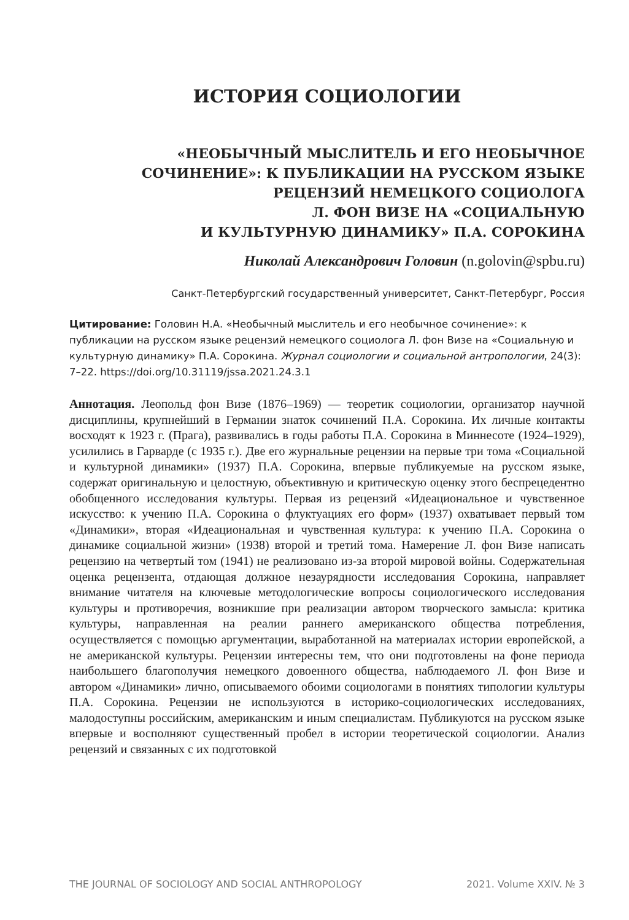ИСТОРИЯ СОЦИОЛОГИИ
«НЕОБЫЧНЫЙ МЫСЛИТЕЛЬ И ЕГО НЕОБЫЧНОЕ
СОЧИНЕНИЕ»: К ПУБЛИКАЦИИ НА РУССКОМ ЯЗЫКЕ
РЕЦЕНЗИЙ НЕМЕЦКОГО СОЦИОЛОГА
Л. ФОН ВИЗЕ НА «СОЦИАЛЬНУЮ
И КУЛЬТУРНУЮ ДИНАМИКУ» П.А. СОРОКИНА
Николай Александрович Головин (n.golovin@spbu.ru)
Санкт-Петербургский государственный университет, Санкт-Петербург, Россия
Цитирование: Головин Н.А. «Необычный мыслитель и его необычное сочинение»: к публикации на русском языке рецензий немецкого социолога Л. фон Визе на «Социальную и культурную динамику» П.А. Сорокина. Журнал социологии и социальной антропологии, 24(3): 7–22. https://doi.org/10.31119/jssa.2021.24.3.1
Аннотация. Леопольд фон Визе (1876–1969) — теоретик социологии, организатор научной дисциплины, крупнейший в Германии знаток сочинений П.А. Сорокина. Их личные контакты восходят к 1923 г. (Прага), развивались в годы работы П.А. Сорокина в Миннесоте (1924–1929), усилились в Гарварде (с 1935 г.). Две его журнальные рецензии на первые три тома «Социальной и культурной динамики» (1937) П.А. Сорокина, впервые публикуемые на русском языке, содержат оригинальную и целостную, объективную и критическую оценку этого беспрецедентно обобщенного исследования культуры. Первая из рецензий «Идеациональное и чувственное искусство: к учению П.А. Сорокина о флуктуациях его форм» (1937) охватывает первый том «Динамики», вторая «Идеациональная и чувственная культура: к учению П.А. Сорокина о динамике социальной жизни» (1938) второй и третий тома. Намерение Л. фон Визе написать рецензию на четвертый том (1941) не реализовано из-за второй мировой войны. Содержательная оценка рецензента, отдающая должное незаурядности исследования Сорокина, направляет внимание читателя на ключевые методологические вопросы социологического исследования культуры и противоречия, возникшие при реализации автором творческого замысла: критика культуры, направленная на реалии раннего американского общества потребления, осуществляется с помощью аргументации, выработанной на материалах истории европейской, а не американской культуры. Рецензии интересны тем, что они подготовлены на фоне периода наибольшего благополучия немецкого довоенного общества, наблюдаемого Л. фон Визе и автором «Динамики» лично, описываемого обоими социологами в понятиях типологии культуры П.А. Сорокина. Рецензии не используются в историко-социологических исследованиях, малодоступны российским, американским и иным специалистам. Публикуются на русском языке впервые и восполняют существенный пробел в истории теоретической социологии. Анализ рецензий и связанных с их подготовкой
THE JOURNAL OF SOCIOLOGY AND SOCIAL ANTHROPOLOGY 2021. Volume XXIV. № 3